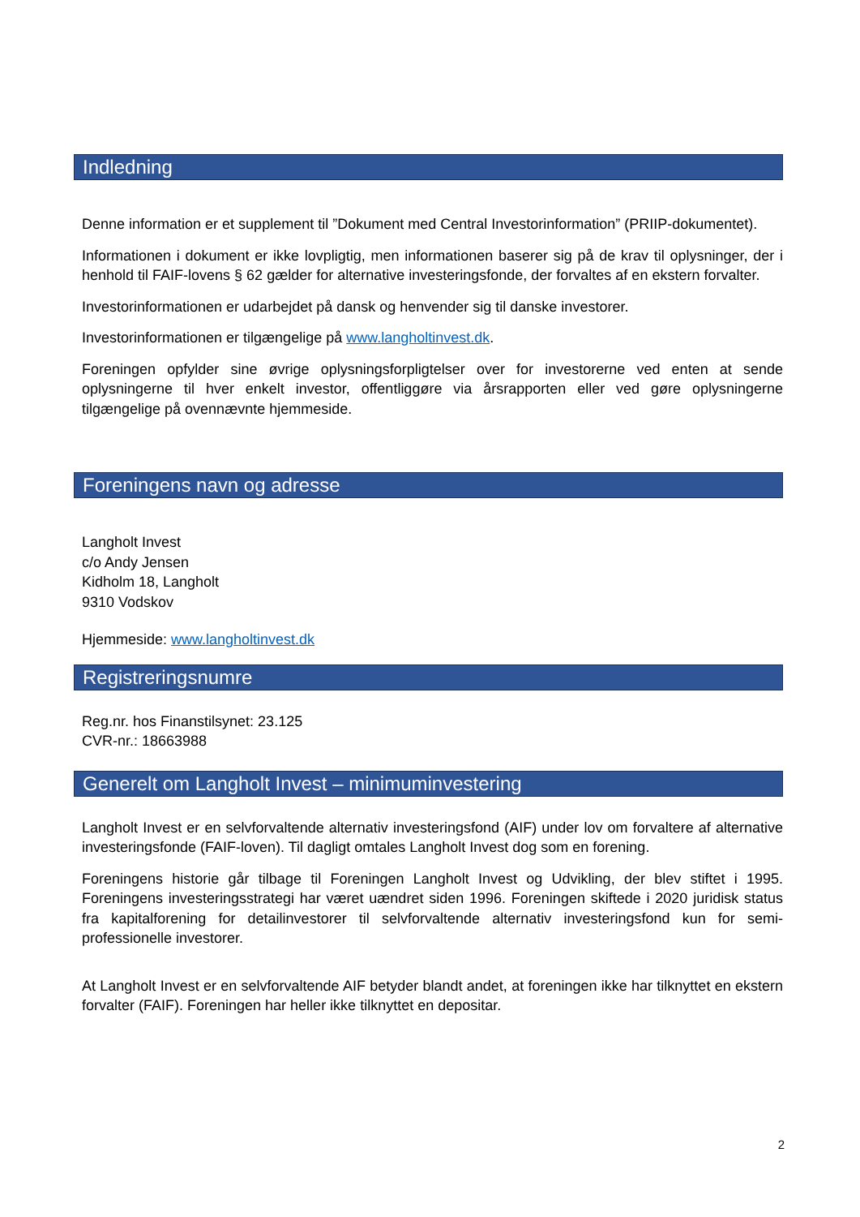Indledning
Denne information er et supplement til ”Dokument med Central Investorinformation” (PRIIP-dokumentet).
Informationen i dokument er ikke lovpligtig, men informationen baserer sig på de krav til oplysninger, der i henhold til FAIF-lovens § 62 gælder for alternative investeringsfonde, der forvaltes af en ekstern forvalter.
Investorinformationen er udarbejdet på dansk og henvender sig til danske investorer.
Investorinformationen er tilgængelige på www.langholtinvest.dk.
Foreningen opfylder sine øvrige oplysningsforpligtelser over for investorerne ved enten at sende oplysningerne til hver enkelt investor, offentliggøre via årsrapporten eller ved gøre oplysningerne tilgængelige på ovennævnte hjemmeside.
Foreningens navn og adresse
Langholt Invest
c/o Andy Jensen
Kidholm 18, Langholt
9310 Vodskov
Hjemmeside: www.langholtinvest.dk
Registreringsnumre
Reg.nr. hos Finanstilsynet: 23.125
CVR-nr.: 18663988
Generelt om Langholt Invest – minimuminvestering
Langholt Invest er en selvforvaltende alternativ investeringsfond (AIF) under lov om forvaltere af alternative investeringsfonde (FAIF-loven). Til dagligt omtales Langholt Invest dog som en forening.
Foreningens historie går tilbage til Foreningen Langholt Invest og Udvikling, der blev stiftet i 1995. Foreningens investeringsstrategi har været uændret siden 1996. Foreningen skiftede i 2020 juridisk status fra kapitalforening for detailinvestorer til selvforvaltende alternativ investeringsfond kun for semi-professionelle investorer.
At Langholt Invest er en selvforvaltende AIF betyder blandt andet, at foreningen ikke har tilknyttet en ekstern forvalter (FAIF). Foreningen har heller ikke tilknyttet en depositar.
2